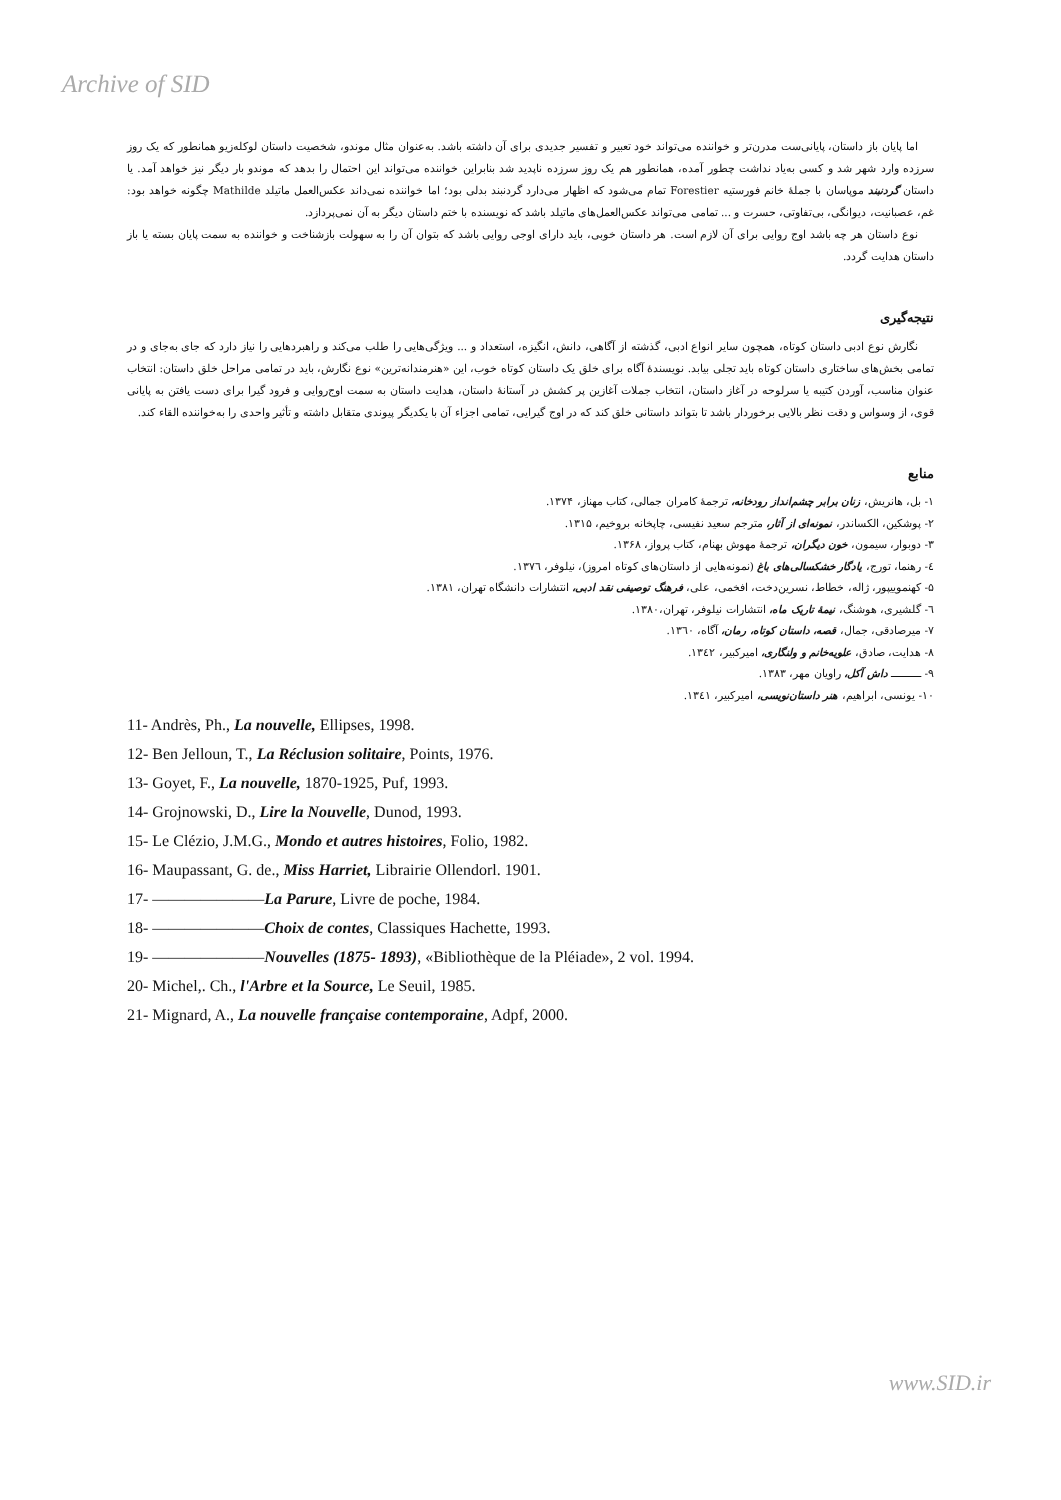Archive of SID
اما پایان باز داستان، پایانی‌ست مدرن‌تر و خواننده می‌تواند خود تعبیر و تفسیر جدیدی برای آن داشته باشد. به‌عنوان مثال موندو، شخصیت داستان لوکله‌زیو همانطور که یک روز سرزده وارد شهر شد و کسی به‌یاد نداشت چطور آمده، همانطور هم یک روز سرزده ناپدید شد بنابراین خواننده می‌تواند این احتمال را بدهد که موندو بار دیگر نیز خواهد آمد. یا داستان گردنبند موپاسان با جملهٔ خانم فورستیه Forestier تمام می‌شود که اظهار می‌دارد گردنبند بدلی بود؛ اما خواننده نمی‌داند عکس‌العمل ماتیلد Mathilde چگونه خواهد بود: غم، عصبانیت، دیوانگی، بی‌تفاوتی، حسرت و ... تمامی می‌تواند عکس‌العمل‌های ماتیلد باشد که نویسنده با ختم داستان دیگر به آن نمی‌پردازد.
نوع داستان هر چه باشد اوج روایی برای آن لازم است. هر داستان خوبی، باید دارای اوجی روایی باشد که بتوان آن را به سهولت بازشناخت و خواننده به سمت پایان بسته یا باز داستان هدایت گردد.
نتیجه‌گیری
نگارش نوع ادبی داستان کوتاه، همچون سایر انواع ادبی، گذشته از آگاهی، دانش، انگیزه، استعداد و ... ویژگی‌هایی را طلب می‌کند و راهبردهایی را نیاز دارد که جای به‌جای و در تمامی بخش‌های ساختاری داستان کوتاه باید تجلی بیابد. نویسندهٔ آگاه برای خلق یک داستان کوتاه خوب، این «هنرمندانه‌ترین» نوع نگارش، باید در تمامی مراحل خلق داستان: انتخاب عنوان مناسب، آوردن کتیبه یا سرلوحه در آغاز داستان، انتخاب جملات آغازین پر کشش در آستانهٔ داستان، هدایت داستان به سمت اوج‌روایی و فرود گیرا برای دست یافتن به پایانی قوی، از وسواس و دقت نظر بالایی برخوردار باشد تا بتواند داستانی خلق کند که در اوج گیرایی، تمامی اجزاء آن با یکدیگر پیوندی متقابل داشته و تأثیر واحدی را به‌خواننده القاء کند.
منابع
۱- بل، هانریش، زنان برابر چشم‌انداز رودخانه، ترجمهٔ کامران جمالی، کتاب مهناز، ۱۳۷۴.
۲- پوشکین، الکساندر، نمونه‌ای از آثار، مترجم سعید نفیسی، چاپخانه بروخیم، ۱۳۱۵.
۳- دوبوار، سیمون، خون دیگران، ترجمهٔ مهوش بهنام، کتاب پرواز، ۱۳۶۸.
٤- رهنما، تورج، یادگار خشکسالی‌های باغ (نمونه‌هایی از داستان‌های کوتاه امروز)، نیلوفر، ۱۳۷٦.
۵- کهنموییپور، ژاله، خطاط، نسرین‌دخت، افخمی، علی، فرهنگ توصیفی نقد ادبی، انتشارات دانشگاه تهران، ۱۳۸۱.
٦- گلشیری، هوشنگ، نیمهٔ تاریک ماه، انتشارات نیلوفر، تهران،۱۳۸۰.
۷- میرصادقی، جمال، قصه، داستان کوتاه، رمان، آگاه، ۱۳٦۰.
۸- هدایت، صادق، علویه‌خانم و ولنگاری، امیرکبیر، ۱۳٤۲.
۹- ــــــــــ داش آکل، راویان مهر، ۱۳۸۳.
۱۰- یونسی، ابراهیم، هنر داستان‌نویسی، امیرکبیر، ۱۳٤۱.
11- Andrès, Ph., La nouvelle, Ellipses, 1998.
12- Ben Jelloun, T., La Réclusion solitaire, Points, 1976.
13- Goyet, F., La nouvelle, 1870-1925, Puf, 1993.
14- Grojnowski, D., Lire la Nouvelle, Dunod, 1993.
15- Le Clézio, J.M.G., Mondo et autres histoires, Folio, 1982.
16- Maupassant, G. de., Miss Harriet, Librairie Ollendorl. 1901.
17- ———————La Parure, Livre de poche, 1984.
18- ———————Choix de contes, Classiques Hachette, 1993.
19- ———————Nouvelles (1875- 1893), «Bibliothèque de la Pléiade», 2 vol. 1994.
20- Michel,. Ch., l'Arbre et la Source, Le Seuil, 1985.
21- Mignard, A., La nouvelle française contemporaine, Adpf, 2000.
www.SID.ir